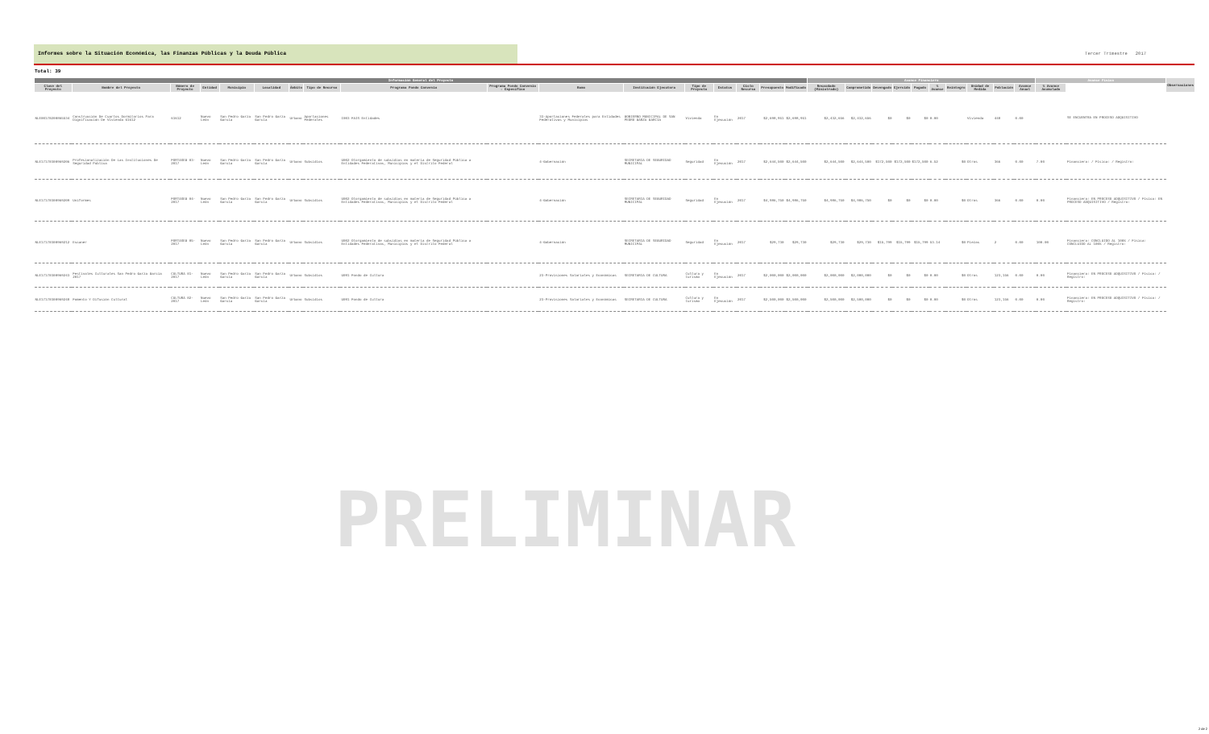Informes sobre la Situación Económica, las Finanzas Públicas y la Deuda Pública
Tercer Trimestre 2017
Total: 39
| Información General del Proyecto | | | | | | | | | | | | | | | | | Avance Financiero | | | | | | | | | | Avance Físico | | Observaciones |
| --- | --- | --- | --- | --- | --- | --- | --- | --- | --- | --- | --- | --- | --- | --- | --- | --- | --- | --- | --- | --- | --- | --- | --- | --- | --- | --- | --- | --- | --- |
| Clave del Proyecto | Nombre del Proyecto | Número de Proyecto | Entidad | Municipio | Localidad | Ámbito | Tipo de Recurso | Programa Fondo Convenio | Programa Fondo Convenio - Específico | Ramo | Institución Ejecutora | Tipo de Proyecto | Estatus | Ciclo Recurso | Presupuesto | Modificado | Recaudado (Ministrado) | Comprometido | Devengado | Ejercido | Pagado | % Avance | Reintegro | Unidad de Medida | Población | Avance Anual | % Avance Acumulado | | |
| NLE00170200865534 | Construcción De Cuartos Dormitorios Para Dignificación De Vivienda 61612 | 61612 | Nuevo León | San Pedro Garza García | San Pedro Garza García | Urbano | Aportaciones Federales | I003 FAIS Entidades | | 33-Aportaciones Federales para Entidades Federativas y Municipios | GOBIERNO MUNICIPAL DE SAN PEDRO GARZA GARCIA | Vivienda | En Ejecución | 2017 | $2,698,951 | $2,698,951 | $2,432,656 | $2,432,656 | $0 | $0 | $0 | 0.00 | | Vivienda | 448 | 0.00 | | SE ENCUENTRA EN PROCESO ADQUISITIVO | |
| NLE17170300969206 | Profesionalización De Las Instituciones De Seguridad Publica | FORTASEG 03-2017 | Nuevo León | San Pedro Garza García | San Pedro Garza García | Urbano | Subsidios | U002 Otorgamiento de subsidios en materia de Seguridad Pública a Entidades Federativas, Municipios y el Distrito Federal | | 4-Gobernación | SECRETARIA DE SEGURIDAD MUNICIPAL | Seguridad | En Ejecución | 2017 | $2,644,500 | $2,644,500 | $2,644,500 | $2,644,500 | $172,500 | $172,500 | $172,500 | 6.52 | $0 | Otros | 366 | 0.00 | 7.00 | Financiera: / Física: / Registro: | |
| NLE17170300969209 | Uniformes | FORTASEG 04-2017 | Nuevo León | San Pedro Garza García | San Pedro Garza García | Urbano | Subsidios | U002 Otorgamiento de subsidios en materia de Seguridad Pública a Entidades Federativas, Municipios y el Distrito Federal | | 4-Gobernación | SECRETARIA DE SEGURIDAD MUNICIPAL | Seguridad | En Ejecución | 2017 | $4,986,750 | $4,986,750 | $4,986,750 | $4,986,750 | $0 | $0 | $0 | 0.00 | $0 | Otros | 366 | 0.00 | 0.00 | Financiera: EN PROCESO ADQUISITIVO / Física: EN PROCESO ADQUISITIVO / Registro: | |
| NLE17170300969212 | Escaner | FORTASEG 05-2017 | Nuevo León | San Pedro Garza García | San Pedro Garza García | Urbano | Subsidios | U002 Otorgamiento de subsidios en materia de Seguridad Pública a Entidades Federativas, Municipios y el Distrito Federal | | 4-Gobernación | SECRETARIA DE SEGURIDAD MUNICIPAL | Seguridad | En Ejecución | 2017 | $29,730 | $29,730 | $29,730 | $29,730 | $15,799 | $15,799 | $15,799 | 53.14 | $0 | Piezas | 2 | 0.00 | 100.00 | Financiera: CONCLUIDO AL 100% / Física: CONCLUIDO AL 100% / Registro: | |
| NLE17170300969243 | Festivales Culturales San Pedro Garza García 2017 | CULTURA 01-2017 | Nuevo León | San Pedro Garza García | San Pedro Garza García | Urbano | Subsidios | U091 Fondo de Cultura | | 23-Provisiones Salariales y Económicas | SECRETARIA DE CULTURA | Cultura y turismo | En Ejecución | 2017 | $2,000,000 | $2,000,000 | $2,000,000 | $2,000,000 | $0 | $0 | $0 | 0.00 | $0 | Otros | 123,156 | 0.00 | 0.00 | Financiera: EN PROCESO ADQUISITIVO / Física: / Registro: | |
| NLE17170300969248 | Fomento Y Difusión Cultural | CULTURA 02-2017 | Nuevo León | San Pedro Garza García | San Pedro Garza García | Urbano | Subsidios | U091 Fondo de Cultura | | 23-Provisiones Salariales y Económicas | SECRETARIA DE CULTURA | Cultura y turismo | En Ejecución | 2017 | $2,500,000 | $2,500,000 | $2,500,000 | $2,500,000 | $0 | $0 | $0 | 0.00 | $0 | Otros | 123,156 | 0.00 | 0.00 | Financiera: EN PROCESO ADQUISITIVO / Física: / Registro: | |
PRELIMINAR
2 de 2